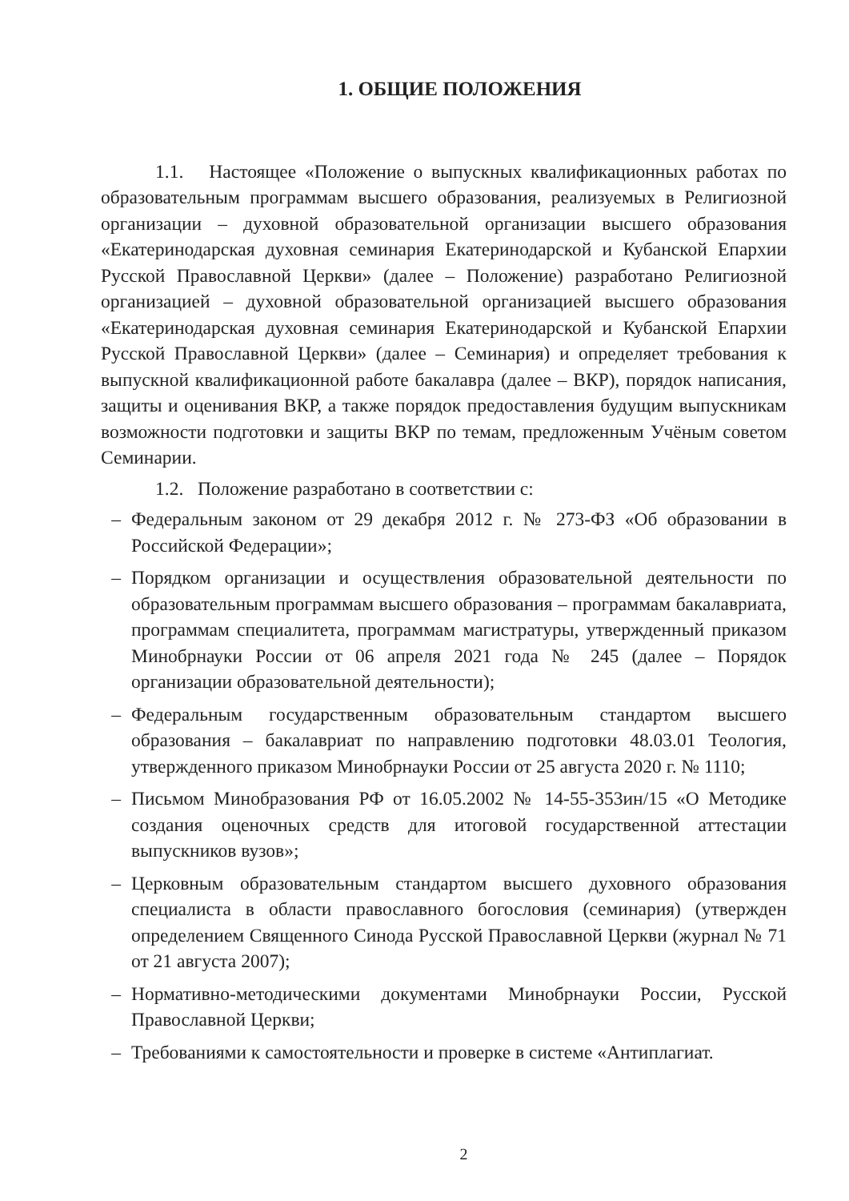1. ОБЩИЕ ПОЛОЖЕНИЯ
1.1. Настоящее «Положение о выпускных квалификационных работах по образовательным программам высшего образования, реализуемых в Религиозной организации – духовной образовательной организации высшего образования «Екатеринодарская духовная семинария Екатеринодарской и Кубанской Епархии Русской Православной Церкви» (далее – Положение) разработано Религиозной организацией – духовной образовательной организацией высшего образования «Екатеринодарская духовная семинария Екатеринодарской и Кубанской Епархии Русской Православной Церкви» (далее – Семинария) и определяет требования к выпускной квалификационной работе бакалавра (далее – ВКР), порядок написания, защиты и оценивания ВКР, а также порядок предоставления будущим выпускникам возможности подготовки и защиты ВКР по темам, предложенным Учёным советом Семинарии.
1.2. Положение разработано в соответствии с:
– Федеральным законом от 29 декабря 2012 г. № 273-ФЗ «Об образовании в Российской Федерации»;
– Порядком организации и осуществления образовательной деятельности по образовательным программам высшего образования – программам бакалавриата, программам специалитета, программам магистратуры, утвержденный приказом Минобрнауки России от 06 апреля 2021 года № 245 (далее – Порядок организации образовательной деятельности);
– Федеральным государственным образовательным стандартом высшего образования – бакалавриат по направлению подготовки 48.03.01 Теология, утвержденного приказом Минобрнауки России от 25 августа 2020 г. № 1110;
– Письмом Минобразования РФ от 16.05.2002 № 14-55-353ин/15 «О Методике создания оценочных средств для итоговой государственной аттестации выпускников вузов»;
– Церковным образовательным стандартом высшего духовного образования специалиста в области православного богословия (семинария) (утвержден определением Священного Синода Русской Православной Церкви (журнал № 71 от 21 августа 2007);
– Нормативно-методическими документами Минобрнауки России, Русской Православной Церкви;
– Требованиями к самостоятельности и проверке в системе «Антиплагиат.
2